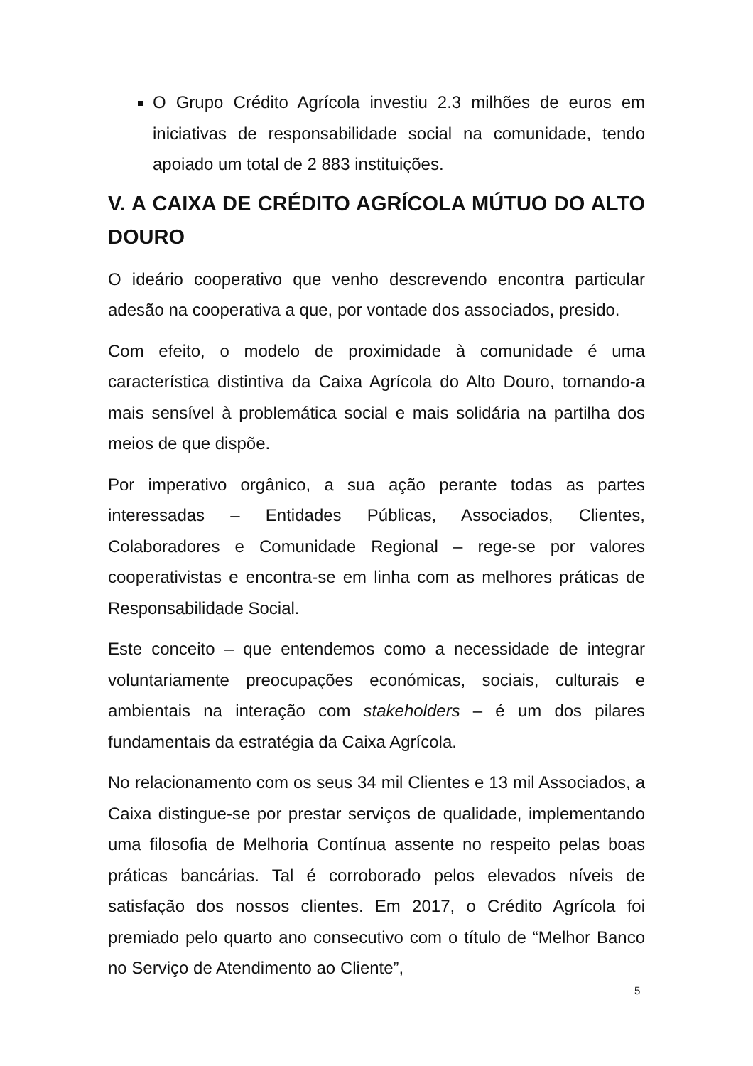O Grupo Crédito Agrícola investiu 2.3 milhões de euros em iniciativas de responsabilidade social na comunidade, tendo apoiado um total de 2 883 instituições.
V. A CAIXA DE CRÉDITO AGRÍCOLA MÚTUO DO ALTO DOURO
O ideário cooperativo que venho descrevendo encontra particular adesão na cooperativa a que, por vontade dos associados, presido.
Com efeito, o modelo de proximidade à comunidade é uma característica distintiva da Caixa Agrícola do Alto Douro, tornando-a mais sensível à problemática social e mais solidária na partilha dos meios de que dispõe.
Por imperativo orgânico, a sua ação perante todas as partes interessadas – Entidades Públicas, Associados, Clientes, Colaboradores e Comunidade Regional – rege-se por valores cooperativistas e encontra-se em linha com as melhores práticas de Responsabilidade Social.
Este conceito – que entendemos como a necessidade de integrar voluntariamente preocupações económicas, sociais, culturais e ambientais na interação com stakeholders – é um dos pilares fundamentais da estratégia da Caixa Agrícola.
No relacionamento com os seus 34 mil Clientes e 13 mil Associados, a Caixa distingue-se por prestar serviços de qualidade, implementando uma filosofia de Melhoria Contínua assente no respeito pelas boas práticas bancárias. Tal é corroborado pelos elevados níveis de satisfação dos nossos clientes. Em 2017, o Crédito Agrícola foi premiado pelo quarto ano consecutivo com o título de “Melhor Banco no Serviço de Atendimento ao Cliente”,
5